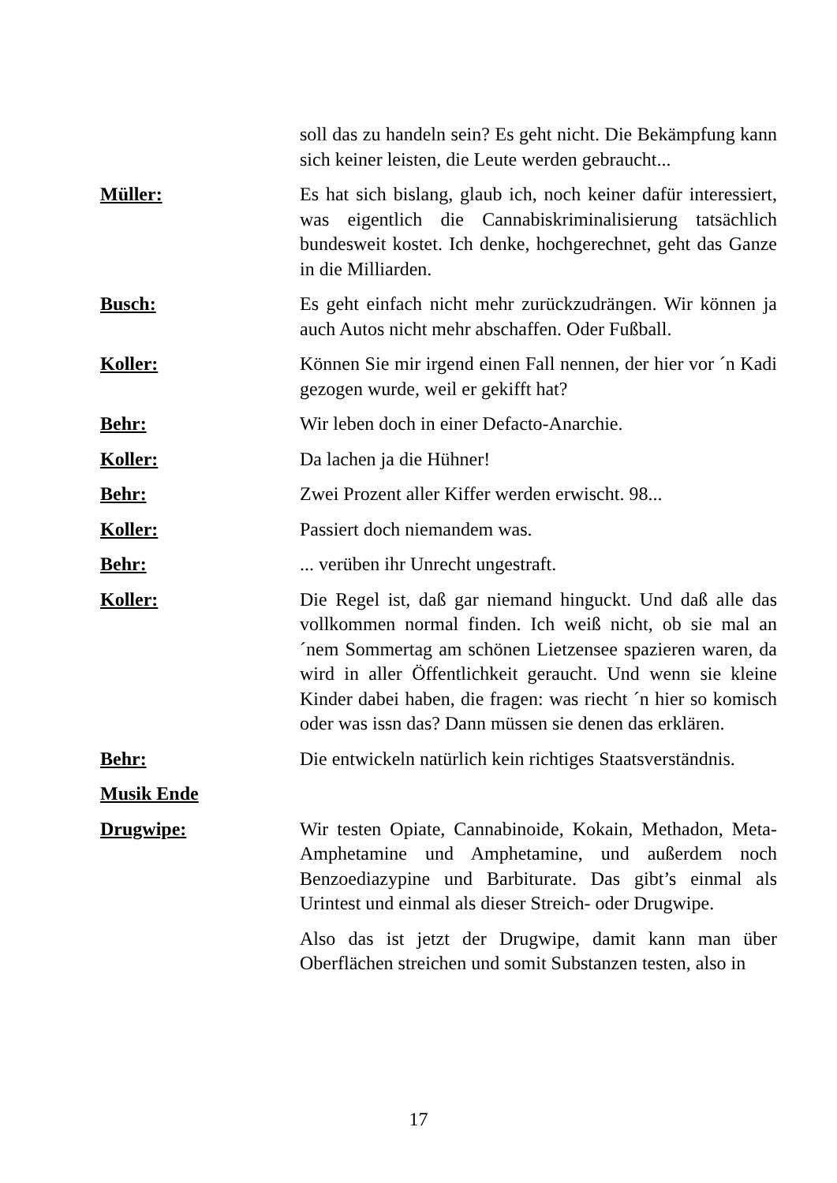soll das zu handeln sein? Es geht nicht. Die Bekämpfung kann sich keiner leisten, die Leute werden gebraucht...
Müller: Es hat sich bislang, glaub ich, noch keiner dafür interessiert, was eigentlich die Cannabiskriminalisierung tatsächlich bundesweit kostet. Ich denke, hochgerechnet, geht das Ganze in die Milliarden.
Busch: Es geht einfach nicht mehr zurückzudrängen. Wir können ja auch Autos nicht mehr abschaffen. Oder Fußball.
Koller: Können Sie mir irgend einen Fall nennen, der hier vor ´n Kadi gezogen wurde, weil er gekifft hat?
Behr: Wir leben doch in einer Defacto-Anarchie.
Koller: Da lachen ja die Hühner!
Behr: Zwei Prozent aller Kiffer werden erwischt. 98...
Koller: Passiert doch niemandem was.
Behr: ... verüben ihr Unrecht ungestraft.
Koller: Die Regel ist, daß gar niemand hinguckt. Und daß alle das vollkommen normal finden. Ich weiß nicht, ob sie mal an ´nem Sommertag am schönen Lietzensee spazieren waren, da wird in aller Öffentlichkeit geraucht. Und wenn sie kleine Kinder dabei haben, die fragen: was riecht ´n hier so komisch oder was issn das? Dann müssen sie denen das erklären.
Behr: Die entwickeln natürlich kein richtiges Staatsverständnis.
Musik Ende
Drugwipe: Wir testen Opiate, Cannabinoide, Kokain, Methadon, Meta-Amphetamine und Amphetamine, und außerdem noch Benzoediazypine und Barbiturate. Das gibt’s einmal als Urintest und einmal als dieser Streich- oder Drugwipe.
Also das ist jetzt der Drugwipe, damit kann man über Oberflächen streichen und somit Substanzen testen, also in
17